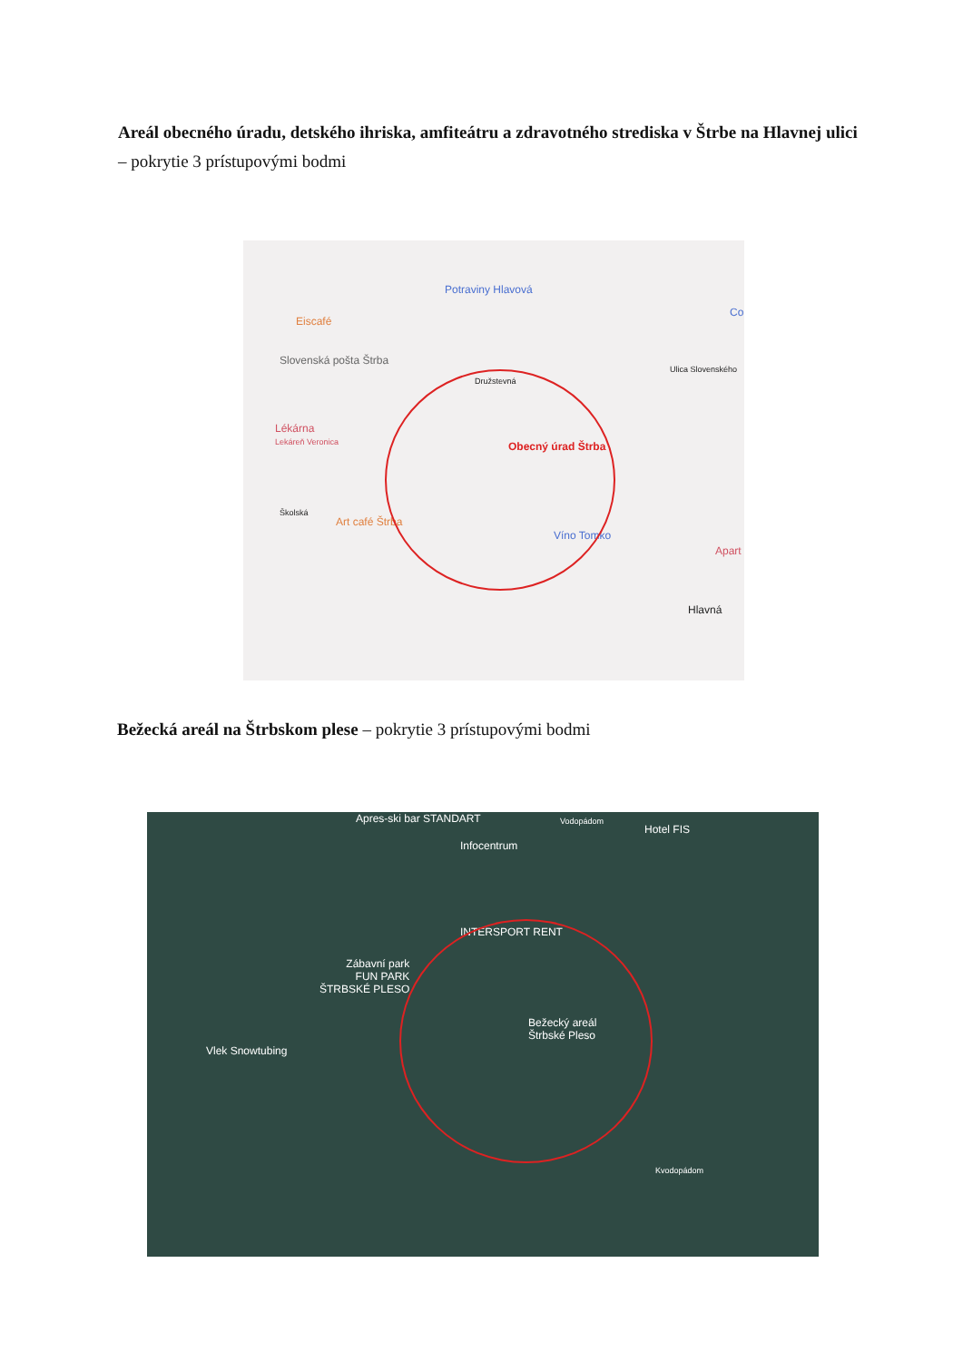Areál obecného úradu, detského ihriska, amfiteátru a zdravotného strediska v Štrbe na Hlavnej ulici – pokrytie 3 prístupovými bodmi
Potraviny Hlavová
Eiscafé
Co
Slovenská pošta Štrba
Ulica Slovenského
Lékárna
Lekáreň Veronica
Obecný úrad Štrba
Art café Štrba
Víno Tomko
Apart
Hlavná
Školská
Družstevná
Bežecká areál na Štrbskom plese – pokrytie 3 prístupovými bodmi
Apres-ski bar STANDART
Infocentrum
Hotel FIS
INTERSPORT RENT
Zábavní park
FUN PARK
ŠTRBSKÉ PLESO
Bežecký areál
Štrbské Pleso
Vlek Snowtubing
Vodopádom
Kvodopádom